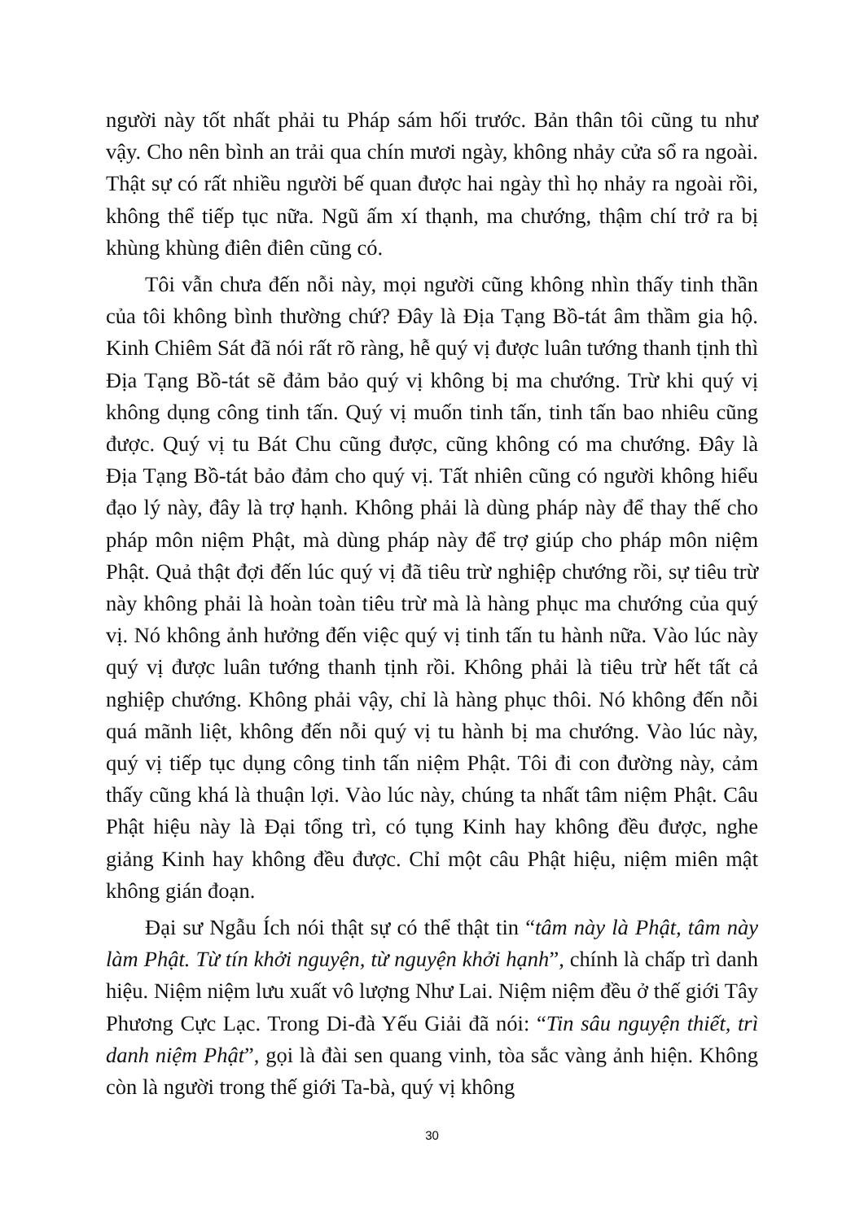người này tốt nhất phải tu Pháp sám hối trước. Bản thân tôi cũng tu như vậy. Cho nên bình an trải qua chín mươi ngày, không nhảy cửa sổ ra ngoài. Thật sự có rất nhiều người bế quan được hai ngày thì họ nhảy ra ngoài rồi, không thể tiếp tục nữa. Ngũ ấm xí thạnh, ma chướng, thậm chí trở ra bị khùng khùng điên điên cũng có.
Tôi vẫn chưa đến nỗi này, mọi người cũng không nhìn thấy tinh thần của tôi không bình thường chứ? Đây là Địa Tạng Bồ-tát âm thầm gia hộ. Kinh Chiêm Sát đã nói rất rõ ràng, hễ quý vị được luân tướng thanh tịnh thì Địa Tạng Bồ-tát sẽ đảm bảo quý vị không bị ma chướng. Trừ khi quý vị không dụng công tinh tấn. Quý vị muốn tinh tấn, tinh tấn bao nhiêu cũng được. Quý vị tu Bát Chu cũng được, cũng không có ma chướng. Đây là Địa Tạng Bồ-tát bảo đảm cho quý vị. Tất nhiên cũng có người không hiểu đạo lý này, đây là trợ hạnh. Không phải là dùng pháp này để thay thế cho pháp môn niệm Phật, mà dùng pháp này để trợ giúp cho pháp môn niệm Phật. Quả thật đợi đến lúc quý vị đã tiêu trừ nghiệp chướng rồi, sự tiêu trừ này không phải là hoàn toàn tiêu trừ mà là hàng phục ma chướng của quý vị. Nó không ảnh hưởng đến việc quý vị tinh tấn tu hành nữa. Vào lúc này quý vị được luân tướng thanh tịnh rồi. Không phải là tiêu trừ hết tất cả nghiệp chướng. Không phải vậy, chỉ là hàng phục thôi. Nó không đến nỗi quá mãnh liệt, không đến nỗi quý vị tu hành bị ma chướng. Vào lúc này, quý vị tiếp tục dụng công tinh tấn niệm Phật. Tôi đi con đường này, cảm thấy cũng khá là thuận lợi. Vào lúc này, chúng ta nhất tâm niệm Phật. Câu Phật hiệu này là Đại tổng trì, có tụng Kinh hay không đều được, nghe giảng Kinh hay không đều được. Chỉ một câu Phật hiệu, niệm miên mật không gián đoạn.
Đại sư Ngẫu Ích nói thật sự có thể thật tin “tâm này là Phật, tâm này làm Phật. Từ tín khởi nguyện, từ nguyện khởi hạnh”, chính là chấp trì danh hiệu. Niệm niệm lưu xuất vô lượng Như Lai. Niệm niệm đều ở thế giới Tây Phương Cực Lạc. Trong Di-đà Yếu Giải đã nói: “Tin sâu nguyện thiết, trì danh niệm Phật”, gọi là đài sen quang vinh, tòa sắc vàng ảnh hiện. Không còn là người trong thế giới Ta-bà, quý vị không
30